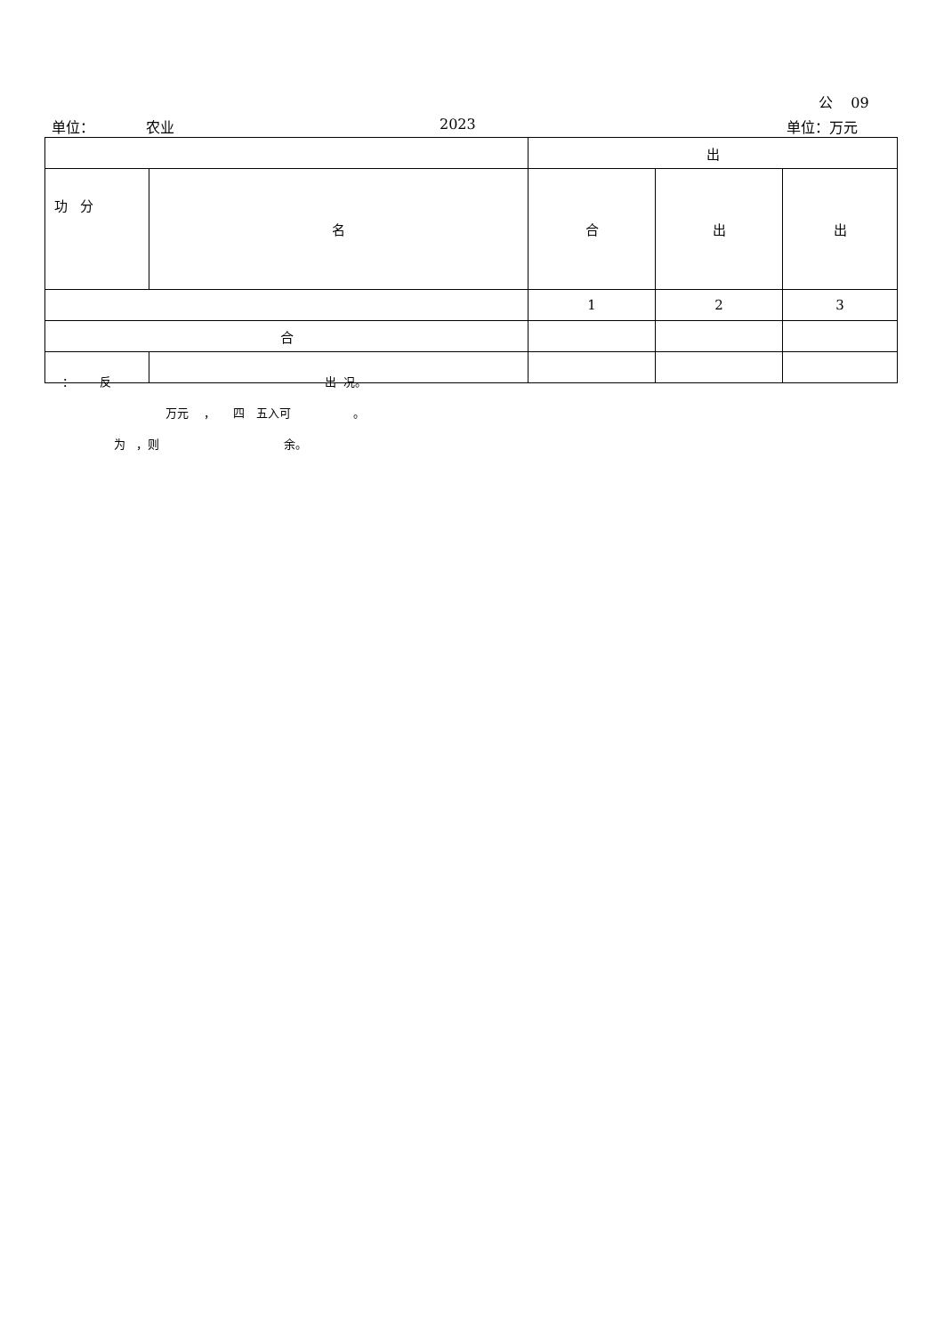公 09
单位： 农业 2023 单位：万元
| | | 出 | | |
| --- | --- | --- | --- | --- |
| 功 分 | 名 | 合 | 出 | 出 |
| | | 1 | 2 | 3 |
| 合 | | | | |
： 反 出 况。
万元 ， 四 五入可 。
为 ，则 余。